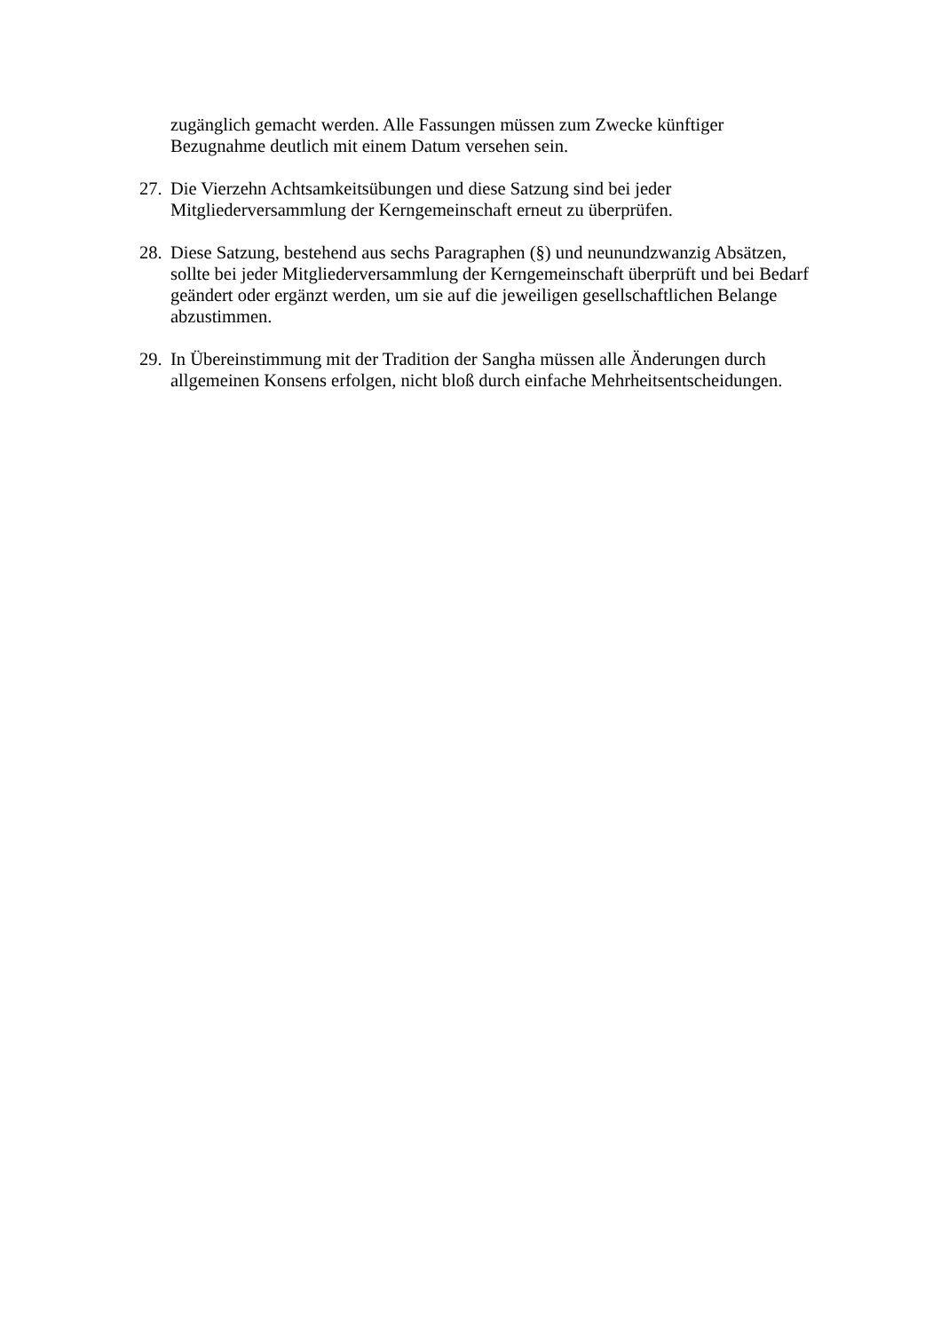zugänglich gemacht werden. Alle Fassungen müssen zum Zwecke künftiger Bezugnahme deutlich mit einem Datum versehen sein.
27.
Die Vierzehn Achtsamkeitsübungen und diese Satzung sind bei jeder Mitgliederversammlung der Kerngemeinschaft erneut zu überprüfen.
28.
Diese Satzung, bestehend aus sechs Paragraphen (§) und neunundzwanzig Absätzen, sollte bei jeder Mitgliederversammlung der Kerngemeinschaft überprüft und bei Bedarf geändert oder ergänzt werden, um sie auf die jeweiligen gesellschaftlichen Belange abzustimmen.
29.
In Übereinstimmung mit der Tradition der Sangha müssen alle Änderungen durch allgemeinen Konsens erfolgen, nicht bloß durch einfache Mehrheitsentscheidungen.